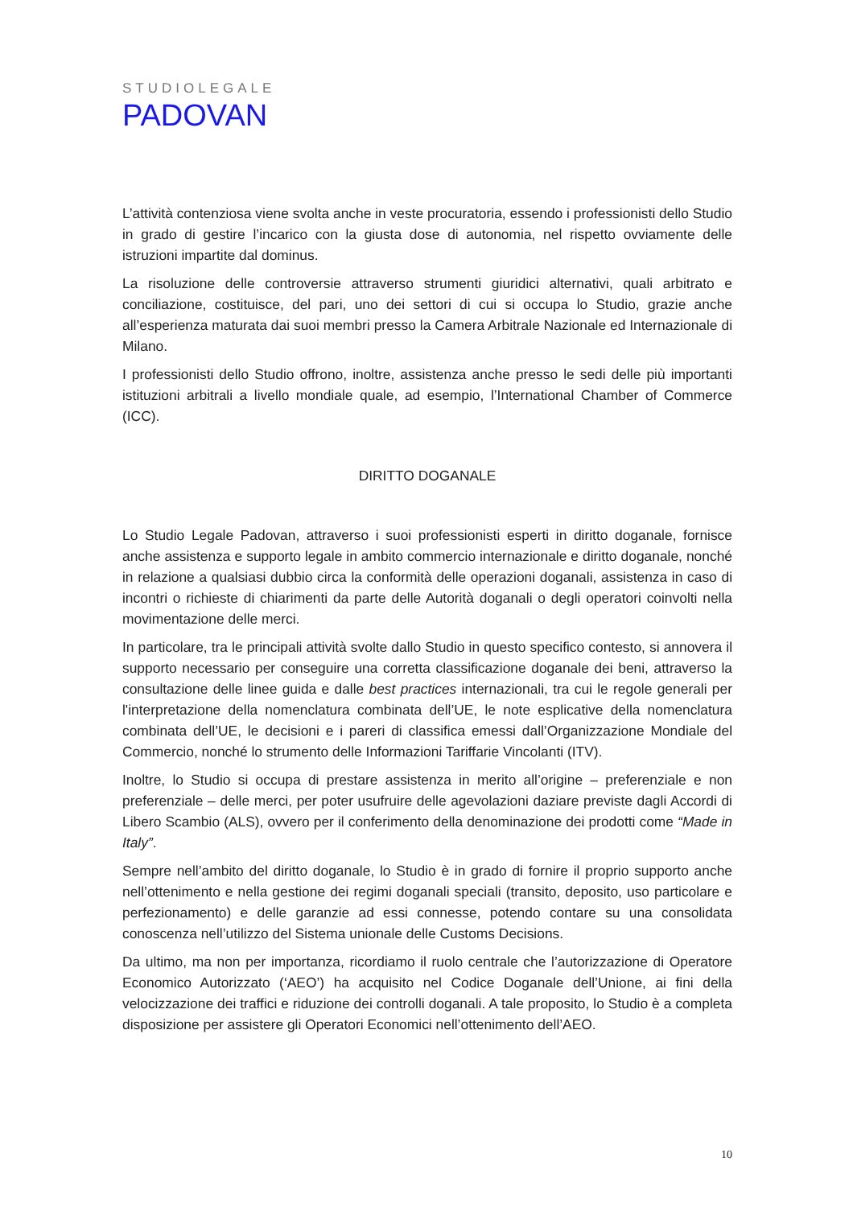STUDIOLEGALE
PADOVAN
L’attività contenziosa viene svolta anche in veste procuratoria, essendo i professionisti dello Studio in grado di gestire l’incarico con la giusta dose di autonomia, nel rispetto ovviamente delle istruzioni impartite dal dominus.
La risoluzione delle controversie attraverso strumenti giuridici alternativi, quali arbitrato e conciliazione, costituisce, del pari, uno dei settori di cui si occupa lo Studio, grazie anche all’esperienza maturata dai suoi membri presso la Camera Arbitrale Nazionale ed Internazionale di Milano.
I professionisti dello Studio offrono, inoltre, assistenza anche presso le sedi delle più importanti istituzioni arbitrali a livello mondiale quale, ad esempio, l’International Chamber of Commerce (ICC).
DIRITTO DOGANALE
Lo Studio Legale Padovan, attraverso i suoi professionisti esperti in diritto doganale, fornisce anche assistenza e supporto legale in ambito commercio internazionale e diritto doganale, nonché in relazione a qualsiasi dubbio circa la conformità delle operazioni doganali, assistenza in caso di incontri o richieste di chiarimenti da parte delle Autorità doganali o degli operatori coinvolti nella movimentazione delle merci.
In particolare, tra le principali attività svolte dallo Studio in questo specifico contesto, si annovera il supporto necessario per conseguire una corretta classificazione doganale dei beni, attraverso la consultazione delle linee guida e dalle best practices internazionali, tra cui le regole generali per l'interpretazione della nomenclatura combinata dell’UE, le note esplicative della nomenclatura combinata dell’UE, le decisioni e i pareri di classifica emessi dall’Organizzazione Mondiale del Commercio, nonché lo strumento delle Informazioni Tariffarie Vincolanti (ITV).
Inoltre, lo Studio si occupa di prestare assistenza in merito all’origine – preferenziale e non preferenziale – delle merci, per poter usufruire delle agevolazioni daziare previste dagli Accordi di Libero Scambio (ALS), ovvero per il conferimento della denominazione dei prodotti come “Made in Italy”.
Sempre nell’ambito del diritto doganale, lo Studio è in grado di fornire il proprio supporto anche nell’ottenimento e nella gestione dei regimi doganali speciali (transito, deposito, uso particolare e perfezionamento) e delle garanzie ad essi connesse, potendo contare su una consolidata conoscenza nell’utilizzo del Sistema unionale delle Customs Decisions.
Da ultimo, ma non per importanza, ricordiamo il ruolo centrale che l’autorizzazione di Operatore Economico Autorizzato (‘AEO’) ha acquisito nel Codice Doganale dell’Unione, ai fini della velocizzazione dei traffici e riduzione dei controlli doganali. A tale proposito, lo Studio è a completa disposizione per assistere gli Operatori Economici nell’ottenimento dell’AEO.
10